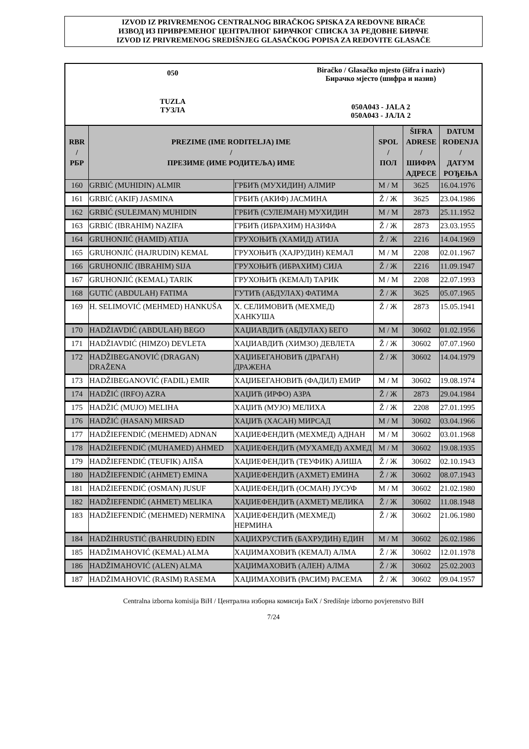IZVOD IZ PRIVREMENOG CENTRALNOG BIRAČKOG SPISKA ZA REDOVNE BIRAČE
ИЗВОД ИЗ ПРИВРЕМЕНОГ ЦЕНТРАЛНОГ БИРАЧКОГ СПИСКА ЗА РЕДОВНЕ БИРАЧЕ
IZVOD IZ PRIVREMENOG SREDIŠNJEG GLASAČKOG POPISA ZA REDOVITE GLASAČE
050
TUZLA
ТУЗЛА
Biračko / Glasačko mjesto (šifra i naziv)
Бирачко мјесто (шифра и назив)
050A043 - JALA 2
050A043 - ЈАЛА 2
| RBR / РБР | PREZIME (IME RODITELJA) IME / ПРЕЗИМЕ (ИМЕ РОДИТЕЉА) ИМЕ | | SPOL / ПОЛ | ŠIFRA ADRESE / ШИФРА АДРЕСЕ | DATUM ROĐENJA / ДАТУМ РОЂЕЊА |
| --- | --- | --- | --- | --- | --- |
| 160 | GRBIĆ (MUHIDIN) ALMIR | ГРБИЋ (МУХИДИН) АЛМИР | M / М | 3625 | 16.04.1976 |
| 161 | GRBIĆ (AKIF) JASMINA | ГРБИЋ (АКИФ) ЈАСМИНА | Ž / Ж | 3625 | 23.04.1986 |
| 162 | GRBIĆ (SULEJMAN) MUHIDIN | ГРБИЋ (СУЛЕЈМАН) МУХИДИН | M / М | 2873 | 25.11.1952 |
| 163 | GRBIĆ (IBRAHIM) NAZIFA | ГРБИЋ (ИБРАХИМ) НАЗИФА | Ž / Ж | 2873 | 23.03.1955 |
| 164 | GRUHONJIĆ (HAMID) ATIJA | ГРУХОЊИЋ (ХАМИД) АТИЈА | Ž / Ж | 2216 | 14.04.1969 |
| 165 | GRUHONJIĆ (HAJRUDIN) KEMAL | ГРУХОЊИЋ (ХАЈРУДИН) КЕМАЛ | M / М | 2208 | 02.01.1967 |
| 166 | GRUHONJIĆ (IBRAHIM) SIJA | ГРУХОЊИЋ (ИБРАХИМ) СИЈА | Ž / Ж | 2216 | 11.09.1947 |
| 167 | GRUHONJIĆ (KEMAL) TARIK | ГРУХОЊИЋ (КЕМАЛ) ТАРИК | M / М | 2208 | 22.07.1993 |
| 168 | GUTIĆ (ABDULAH) FATIMA | ГУТИЋ (АБДУЛАХ) ФАТИМА | Ž / Ж | 3625 | 05.07.1965 |
| 169 | H. SELIMOVIĆ (MEHMED) HANKUŠA | Х. СЕЛИМОВИЋ (МЕХМЕД) ХАНКУША | Ž / Ж | 2873 | 15.05.1941 |
| 170 | HADŽIAVDIĆ (ABDULAH) BEGO | ХАЏИАВДИЋ (АБДУЛАХ) БЕГО | M / М | 30602 | 01.02.1956 |
| 171 | HADŽIAVDIĆ (HIMZO) DEVLETA | ХАЏИАВДИЋ (ХИМЗО) ДЕВЛЕТА | Ž / Ж | 30602 | 07.07.1960 |
| 172 | HADŽIBEGANOVIĆ (DRAGAN) DRAŽENA | ХАЏИБЕГАНОВИЋ (ДРАГАН) ДРАЖЕНА | Ž / Ж | 30602 | 14.04.1979 |
| 173 | HADŽIBEGANOVIĆ (FADIL) EMIR | ХАЏИБЕГАНОВИЋ (ФАДИЛ) ЕМИР | M / М | 30602 | 19.08.1974 |
| 174 | HADŽIĆ (IRFO) AZRA | ХАЏИЋ (ИРФО) АЗРА | Ž / Ж | 2873 | 29.04.1984 |
| 175 | HADŽIĆ (MUJO) MELIHA | ХАЏИЋ (МУЈО) МЕЛИХА | Ž / Ж | 2208 | 27.01.1995 |
| 176 | HADŽIĆ (HASAN) MIRSAD | ХАЏИЋ (ХАСАН) МИРСАД | M / М | 30602 | 03.04.1966 |
| 177 | HADŽIEFENDIĆ (MEHMED) ADNAN | ХАЏИЕФЕНДИЋ (МЕХМЕД) АДНАН | M / М | 30602 | 03.01.1968 |
| 178 | HADŽIEFENDIĆ (MUHAMED) AHMED | ХАЏИЕФЕНДИЋ (МУХАМЕД) АХМЕД | M / М | 30602 | 19.08.1935 |
| 179 | HADŽIEFENDIĆ (TEUFIK) AJIŠA | ХАЏИЕФЕНДИЋ (ТЕУФИК) АЈИША | Ž / Ж | 30602 | 02.10.1943 |
| 180 | HADŽIEFENDIĆ (AHMET) EMINA | ХАЏИЕФЕНДИЋ (АХМЕТ) ЕМИНА | Ž / Ж | 30602 | 08.07.1943 |
| 181 | HADŽIEFENDIĆ (OSMAN) JUSUF | ХАЏИЕФЕНДИЋ (ОСМАН) ЈУСУФ | M / М | 30602 | 21.02.1980 |
| 182 | HADŽIEFENDIĆ (AHMET) MELIKA | ХАЏИЕФЕНДИЋ (АХМЕТ) МЕЛИКА | Ž / Ж | 30602 | 11.08.1948 |
| 183 | HADŽIEFENDIĆ (MEHMED) NERMINA | ХАЏИЕФЕНДИЋ (МЕХМЕД) НЕРМИНА | Ž / Ж | 30602 | 21.06.1980 |
| 184 | HADŽIHRUSTIĆ (BAHRUDIN) EDIN | ХАЏИХРУСТИЋ (БАХРУДИН) ЕДИН | M / М | 30602 | 26.02.1986 |
| 185 | HADŽIMAHOVIĆ (KEMAL) ALMA | ХАЏИМАХОВИЋ (КЕМАЛ) АЛМА | Ž / Ж | 30602 | 12.01.1978 |
| 186 | HADŽIMAHOVIĆ (ALEN) ALMA | ХАЏИМАХОВИЋ (АЛЕН) АЛМА | Ž / Ж | 30602 | 25.02.2003 |
| 187 | HADŽIMAHOVIĆ (RASIM) RASEMA | ХАЏИМАХОВИЋ (РАСИМ) РАСЕМА | Ž / Ж | 30602 | 09.04.1957 |
Centralna izborna komisija BiH / Централна изборна комисија БиХ / Središnje izborno povjerenstvo BiH
7/24